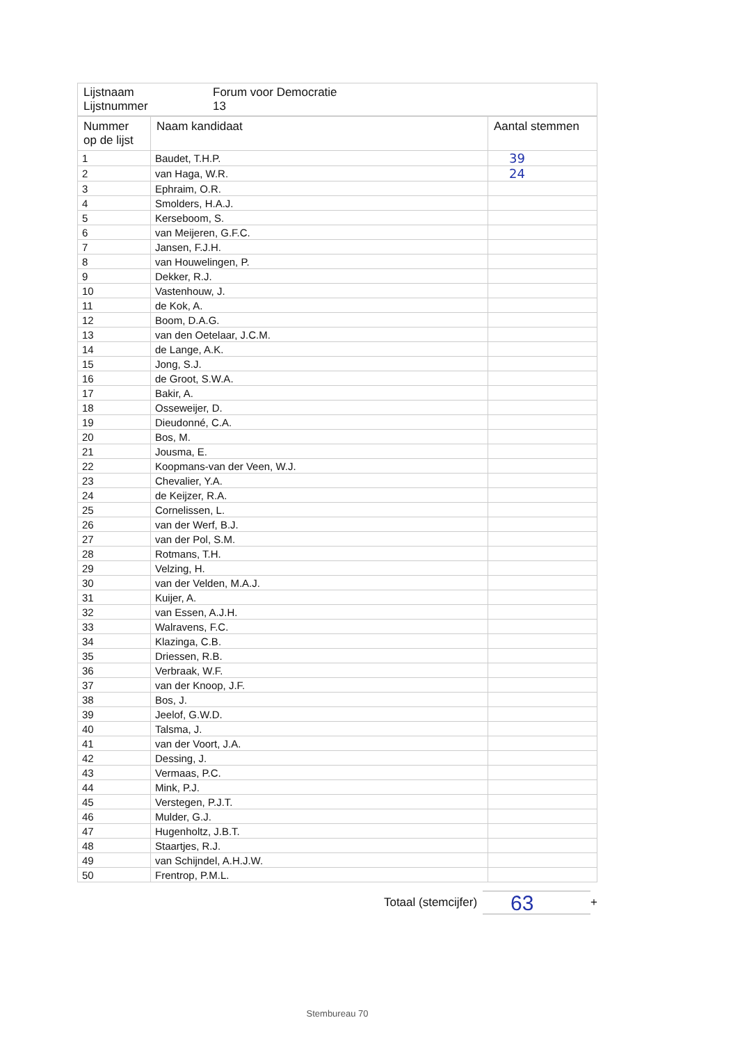| Lijstnaam Lijstnummer | Forum voor Democratie 13 |
| Nummer op de lijst | Naam kandidaat | Aantal stemmen |
| --- | --- | --- |
| 1 | Baudet, T.H.P. | 39 |
| 2 | van Haga, W.R. | 24 |
| 3 | Ephraim, O.R. | |
| 4 | Smolders, H.A.J. | |
| 5 | Kerseboom, S. | |
| 6 | van Meijeren, G.F.C. | |
| 7 | Jansen, F.J.H. | |
| 8 | van Houwelingen, P. | |
| 9 | Dekker, R.J. | |
| 10 | Vastenhouw, J. | |
| 11 | de Kok, A. | |
| 12 | Boom, D.A.G. | |
| 13 | van den Oetelaar, J.C.M. | |
| 14 | de Lange, A.K. | |
| 15 | Jong, S.J. | |
| 16 | de Groot, S.W.A. | |
| 17 | Bakir, A. | |
| 18 | Osseweijer, D. | |
| 19 | Dieudonné, C.A. | |
| 20 | Bos, M. | |
| 21 | Jousma, E. | |
| 22 | Koopmans-van der Veen, W.J. | |
| 23 | Chevalier, Y.A. | |
| 24 | de Keijzer, R.A. | |
| 25 | Cornelissen, L. | |
| 26 | van der Werf, B.J. | |
| 27 | van der Pol, S.M. | |
| 28 | Rotmans, T.H. | |
| 29 | Velzing, H. | |
| 30 | van der Velden, M.A.J. | |
| 31 | Kuijer, A. | |
| 32 | van Essen, A.J.H. | |
| 33 | Walravens, F.C. | |
| 34 | Klazinga, C.B. | |
| 35 | Driessen, R.B. | |
| 36 | Verbraak, W.F. | |
| 37 | van der Knoop, J.F. | |
| 38 | Bos, J. | |
| 39 | Jeelof, G.W.D. | |
| 40 | Talsma, J. | |
| 41 | van der Voort, J.A. | |
| 42 | Dessing, J. | |
| 43 | Vermaas, P.C. | |
| 44 | Mink, P.J. | |
| 45 | Verstegen, P.J.T. | |
| 46 | Mulder, G.J. | |
| 47 | Hugenholtz, J.B.T. | |
| 48 | Staartjes, R.J. | |
| 49 | van Schijndel, A.H.J.W. | |
| 50 | Frentrop, P.M.L. | |
Totaal (stemcijfer)
63
+
Stembureau 70